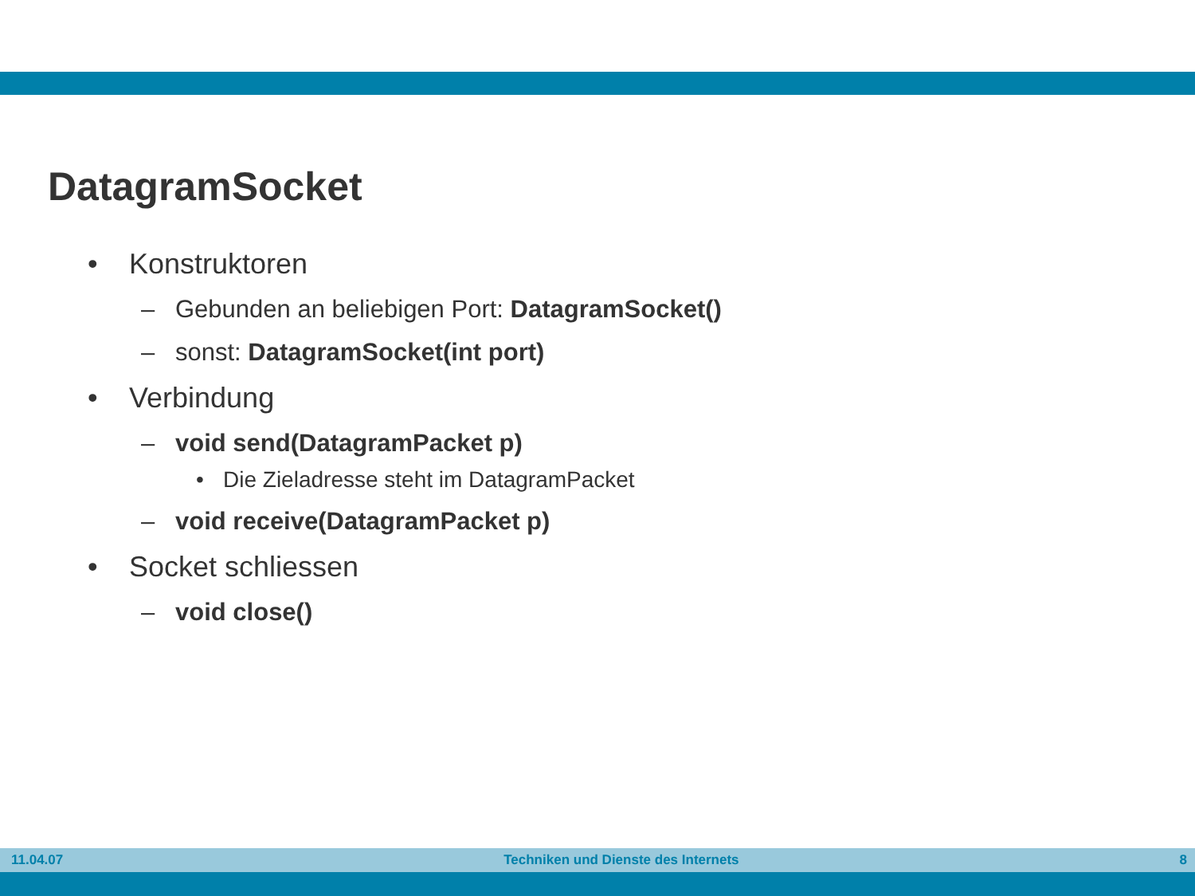DatagramSocket
• Konstruktoren
– Gebunden an beliebigen Port: DatagramSocket()
– sonst: DatagramSocket(int port)
• Verbindung
– void send(DatagramPacket p)
• Die Zieladresse steht im DatagramPacket
– void receive(DatagramPacket p)
• Socket schliessen
– void close()
11.04.07 Techniken und Dienste des Internets 8